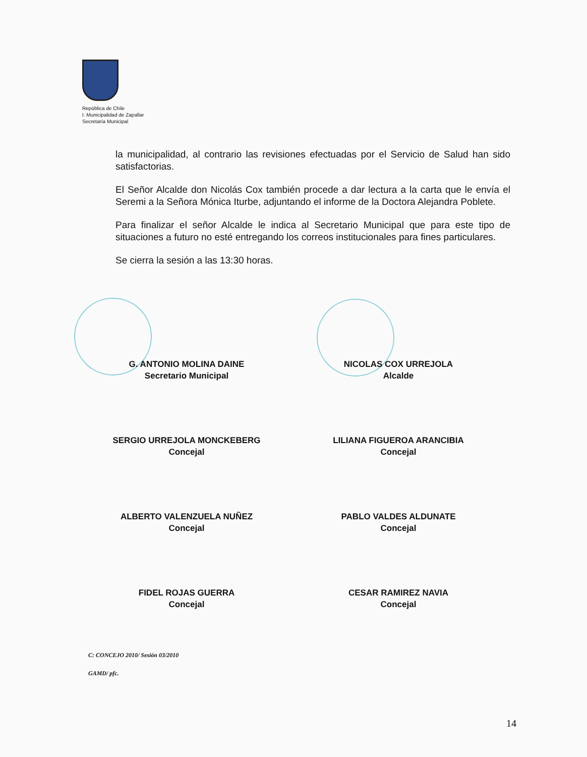República de Chile
I. Municipalidad de Zapallar
Secretaría Municipal
la municipalidad, al contrario las revisiones efectuadas por el Servicio de Salud han sido satisfactorias.
El Señor Alcalde don Nicolás Cox también procede a dar lectura a la carta que le envía el Seremi a la Señora Mónica Iturbe, adjuntando el informe de la Doctora Alejandra Poblete.
Para finalizar el señor Alcalde le indica al Secretario Municipal que para este tipo de situaciones a futuro no esté entregando los correos institucionales para fines particulares.
Se cierra la sesión a las 13:30 horas.
G. ANTONIO MOLINA DAINE
Secretario Municipal
NICOLAS COX URREJOLA
Alcalde
SERGIO URREJOLA MONCKEBERG
Concejal
LILIANA FIGUEROA ARANCIBIA
Concejal
ALBERTO VALENZUELA NUÑEZ
Concejal
PABLO VALDES ALDUNATE
Concejal
FIDEL ROJAS GUERRA
Concejal
CESAR RAMIREZ NAVIA
Concejal
C: CONCEJO 2010/ Sesión 03/2010
GAMD/ pfc.
14